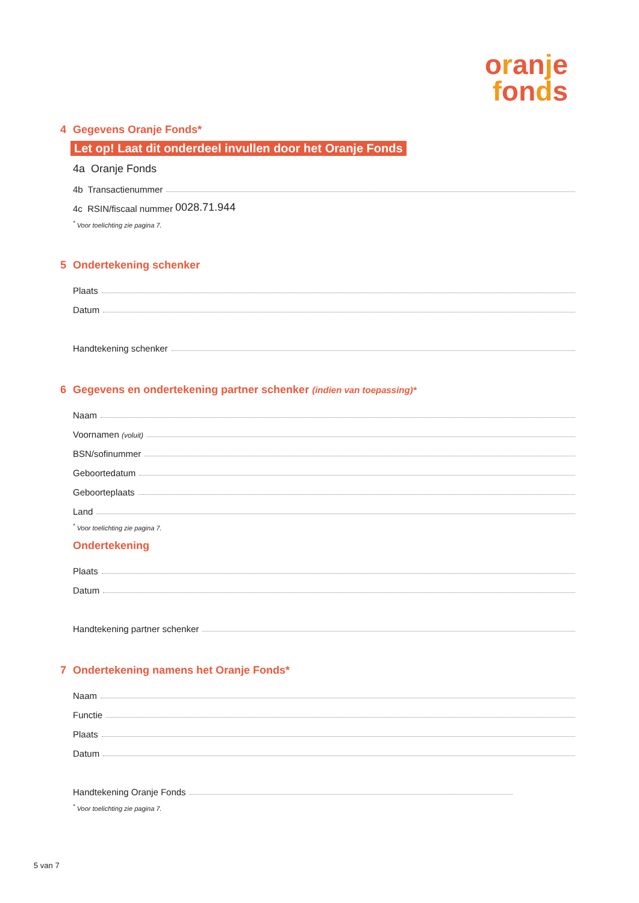oranje
fonds
4 Gegevens Oranje Fonds*
Let op! Laat dit onderdeel invullen door het Oranje Fonds
4a Oranje Fonds
4b Transactienummer
4c RSIN/fiscaal nummer 0028.71.944
<sup>*</sup> Voor toelichting zie pagina 7.
5 Ondertekening schenker
Plaats
Datum
Handtekening schenker
6 Gegevens en ondertekening partner schenker (indien van toepassing)*
Naam
Voornamen (voluit)
BSN/sofinummer
Geboortedatum
Geboorteplaats
Land
<sup>*</sup> Voor toelichting zie pagina 7.
Ondertekening
Plaats
Datum
Handtekening partner schenker
7 Ondertekening namens het Oranje Fonds*
Naam
Functie
Plaats
Datum
Handtekening Oranje Fonds
<sup>*</sup> Voor toelichting zie pagina 7.
5 van 7